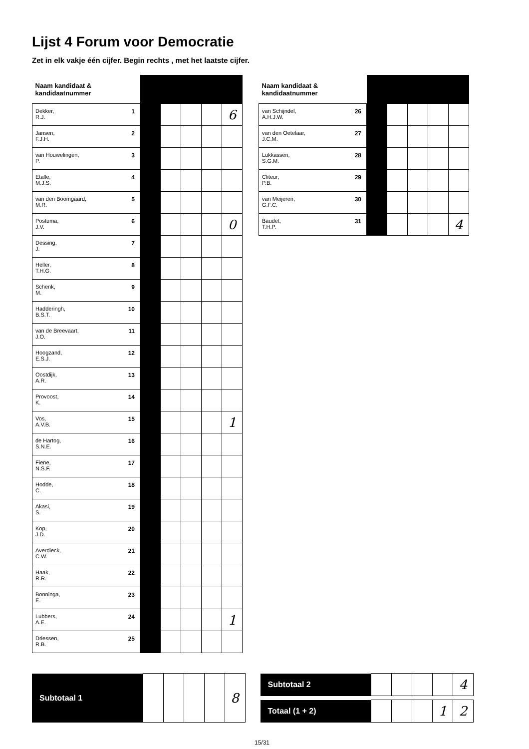Lijst 4 Forum voor Democratie
Zet in elk vakje één cijfer. Begin rechts , met het laatste cijfer.
| Naam kandidaat & kandidaatnummer | | | | | |
| 1 Dekker, R.J. | | | | | 6 |
| 2 Jansen, F.J.H. | | | | | |
| 3 van Houwelingen, P. | | | | | |
| 4 Etalle, M.J.S. | | | | | |
| 5 van den Boomgaard, M.R. | | | | | |
| 6 Postuma, J.V. | | | | | 0 |
| 7 Dessing, J. | | | | | |
| 8 Heller, T.H.G. | | | | | |
| 9 Schenk, M. | | | | | |
| 10 Hadderingh, B.S.T. | | | | | |
| 11 van de Breevaart, J.O. | | | | | |
| 12 Hoogzand, E.S.J. | | | | | |
| 13 Oostdijk, A.R. | | | | | |
| 14 Provoost, K. | | | | | |
| 15 Vos, A.V.B. | | | | | 1 |
| 16 de Hartog, S.N.E. | | | | | |
| 17 Fiene, N.S.F. | | | | | |
| 18 Hodde, C. | | | | | |
| 19 Akasi, S. | | | | | |
| 20 Kop, J.D. | | | | | |
| 21 Averdieck, C.W. | | | | | |
| 22 Haak, R.R. | | | | | |
| 23 Bonninga, E. | | | | | |
| 24 Lubbers, A.E. | | | | | 1 |
| 25 Driessen, R.B. | | | | | |
| Naam kandidaat & kandidaatnummer | | | | | |
| 26 van Schijndel, A.H.J.W. | | | | | |
| 27 van den Oetelaar, J.C.M. | | | | | |
| 28 Lukkassen, S.G.M. | | | | | |
| 29 Cliteur, P.B. | | | | | |
| 30 van Meijeren, G.F.C. | | | | | |
| 31 Baudet, T.H.P. | | | | | 4 |
| Subtotaal 1 | | | | | 8 |
| Subtotaal 2 | | | | | 4 |
| Totaal (1 + 2) | | | | 1 | 2 |
15/31